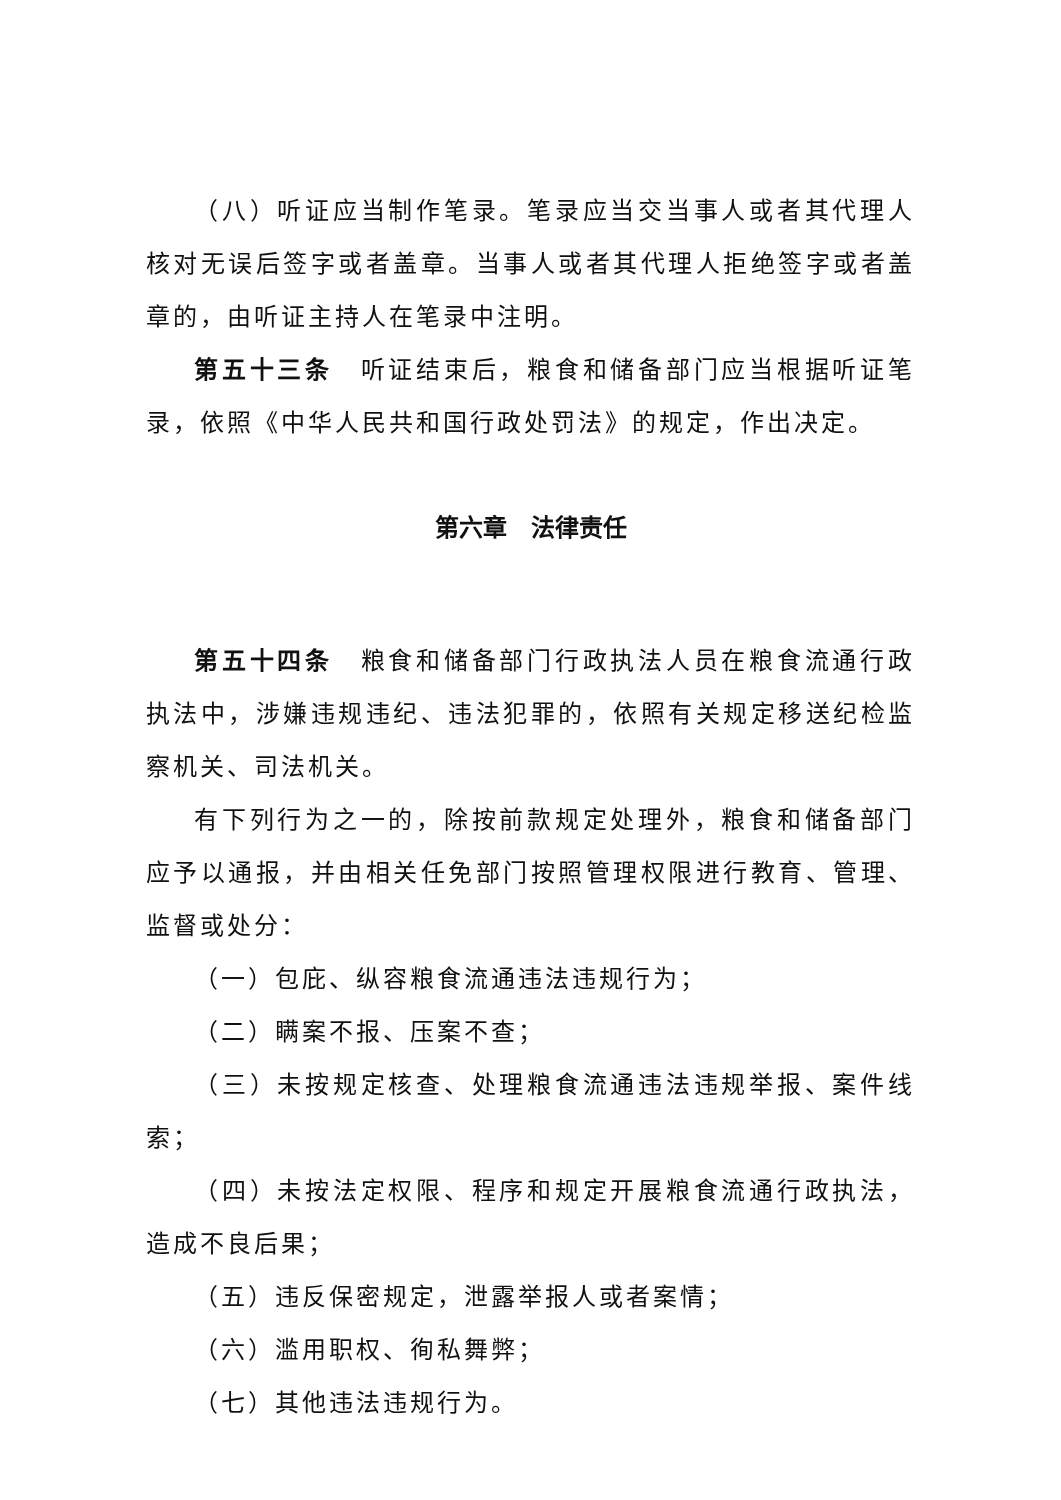（八）听证应当制作笔录。笔录应当交当事人或者其代理人核对无误后签字或者盖章。当事人或者其代理人拒绝签字或者盖章的，由听证主持人在笔录中注明。
第五十三条　听证结束后，粮食和储备部门应当根据听证笔录，依照《中华人民共和国行政处罚法》的规定，作出决定。
第六章　法律责任
第五十四条　粮食和储备部门行政执法人员在粮食流通行政执法中，涉嫌违规违纪、违法犯罪的，依照有关规定移送纪检监察机关、司法机关。
有下列行为之一的，除按前款规定处理外，粮食和储备部门应予以通报，并由相关任免部门按照管理权限进行教育、管理、监督或处分：
（一）包庇、纵容粮食流通违法违规行为；
（二）瞒案不报、压案不查；
（三）未按规定核查、处理粮食流通违法违规举报、案件线索；
（四）未按法定权限、程序和规定开展粮食流通行政执法，造成不良后果；
（五）违反保密规定，泄露举报人或者案情；
（六）滥用职权、徇私舞弊；
（七）其他违法违规行为。